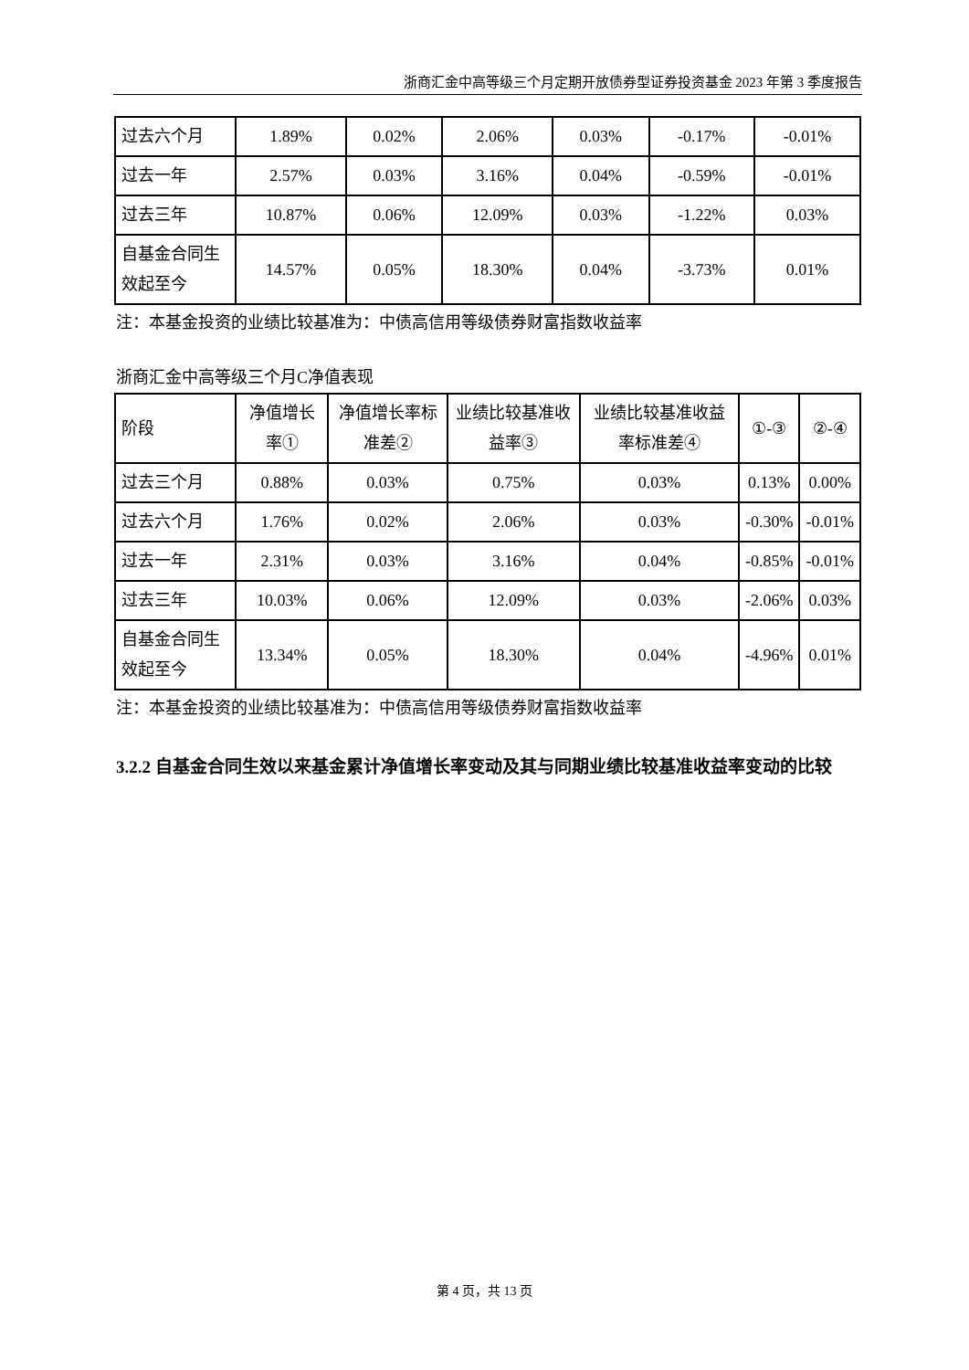浙商汇金中高等级三个月定期开放债券型证券投资基金 2023 年第 3 季度报告
| 过去六个月 | 1.89% | 0.02% | 2.06% | 0.03% | -0.17% | -0.01% |
| 过去一年 | 2.57% | 0.03% | 3.16% | 0.04% | -0.59% | -0.01% |
| 过去三年 | 10.87% | 0.06% | 12.09% | 0.03% | -1.22% | 0.03% |
| 自基金合同生效起至今 | 14.57% | 0.05% | 18.30% | 0.04% | -3.73% | 0.01% |
注：本基金投资的业绩比较基准为：中债高信用等级债券财富指数收益率
浙商汇金中高等级三个月C净值表现
| 阶段 | 净值增长率① | 净值增长率标准差② | 业绩比较基准收益率③ | 业绩比较基准收益率标准差④ | ①-③ | ②-④ |
| --- | --- | --- | --- | --- | --- | --- |
| 过去三个月 | 0.88% | 0.03% | 0.75% | 0.03% | 0.13% | 0.00% |
| 过去六个月 | 1.76% | 0.02% | 2.06% | 0.03% | -0.30% | -0.01% |
| 过去一年 | 2.31% | 0.03% | 3.16% | 0.04% | -0.85% | -0.01% |
| 过去三年 | 10.03% | 0.06% | 12.09% | 0.03% | -2.06% | 0.03% |
| 自基金合同生效起至今 | 13.34% | 0.05% | 18.30% | 0.04% | -4.96% | 0.01% |
注：本基金投资的业绩比较基准为：中债高信用等级债券财富指数收益率
3.2.2 自基金合同生效以来基金累计净值增长率变动及其与同期业绩比较基准收益率变动的比较
第 4 页，共 13 页